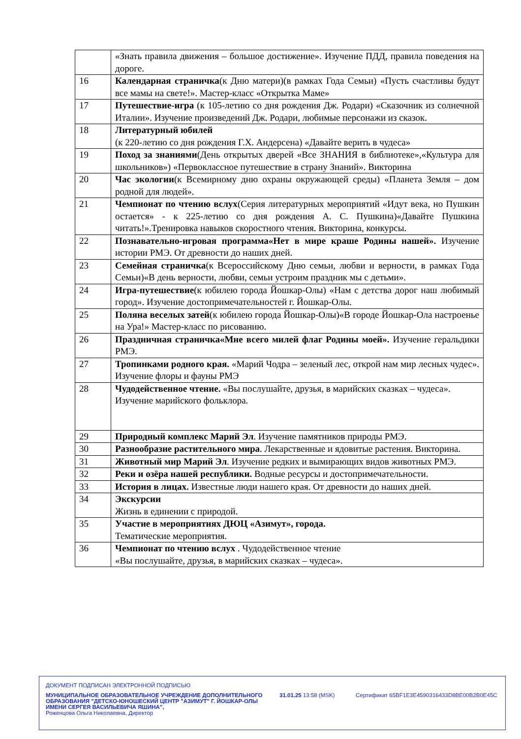| | «Знать правила движения – большое достижение». Изучение ПДД, правила поведения на дороге. |
| 16 | Календарная страничка (к Дню матери)(в рамках Года Семьи) «Пусть счастливы будут все мамы на свете!». Мастер-класс «Открытка Маме» |
| 17 | Путешествие-игра (к 105-летию со дня рождения Дж. Родари) «Сказочник из солнечной Италии». Изучение произведений Дж. Родари, любимые персонажи из сказок. |
| 18 | Литературный юбилей (к 220-летию со дня рождения Г.Х. Андерсена) «Давайте верить в чудеса» |
| 19 | Поход за знаниями (День открытых дверей «Все ЗНАНИЯ в библиотеке»,«Культура для школьников») «Первоклассное путешествие в страну Знаний». Викторина |
| 20 | Час экологии (к Всемирному дню охраны окружающей среды) «Планета Земля – дом родной для людей». |
| 21 | Чемпионат по чтению вслух (Серия литературных мероприятий «Идут века, но Пушкин остается» - к 225-летию со дня рождения А. С. Пушкина)«Давайте Пушкина читать!».Тренировка навыков скоростного чтения. Викторина, конкурсы. |
| 22 | Познавательно-игровая программа«Нет в мире краше Родины нашей». Изучение истории РМЭ. От древности до наших дней. |
| 23 | Семейная страничка (к Всероссийскому Дню семьи, любви и верности, в рамках Года Семьи)«В день верности, любви, семьи устроим праздник мы с детьми». |
| 24 | Игра-путешествие (к юбилею города Йошкар-Олы) «Нам с детства дорог наш любимый город». Изучение достопримечательностей г. Йошкар-Олы. |
| 25 | Поляна веселых затей (к юбилею города Йошкар-Олы)«В городе Йошкар-Ола настроенье на Ура!» Мастер-класс по рисованию. |
| 26 | Праздничная страничка«Мне всего милей флаг Родины моей». Изучение геральдики РМЭ. |
| 27 | Тропинками родного края. «Марий Чодра – зеленый лес, открой нам мир лесных чудес». Изучение флоры и фауны РМЭ |
| 28 | Чудодейственное чтение. «Вы послушайте, друзья, в марийских сказках – чудеса». Изучение марийского фольклора. |
| 29 | Природный комплекс Марий Эл . Изучение памятников природы РМЭ. |
| 30 | Разнообразие растительного мира . Лекарственные и ядовитые растения. Викторина. |
| 31 | Животный мир Марий Эл . Изучение редких и вымирающих видов животных РМЭ. |
| 32 | Реки и озёра нашей республики. Водные ресурсы и достопримечательности. |
| 33 | История в лицах. Известные люди нашего края. От древности до наших дней. |
| 34 | Экскурсии Жизнь в единении с природой. |
| 35 | Участие в мероприятиях ДЮЦ «Азимут», города. Тематические мероприятия. |
| 36 | Чемпионат по чтению вслух . Чудодейственное чтение «Вы послушайте, друзья, в марийских сказках – чудеса». |
ДОКУМЕНТ ПОДПИСАН ЭЛЕКТРОННОЙ ПОДПИСЬЮ
МУНИЦИПАЛЬНОЕ ОБРАЗОВАТЕЛЬНОЕ УЧРЕЖДЕНИЕ ДОПОЛНИТЕЛЬНОГО ОБРАЗОВАНИЯ "ДЕТСКО-ЮНОШЕСКИЙ ЦЕНТР "АЗИМУТ" Г. ЙОШКАР-ОЛЫ ИМЕНИ СЕРГЕЯ ВАСИЛЬЕВИЧА ЯШИНА",
Роженцова Ольга Николаевна, Директор
31.01.25 13:58 (MSK) Сертификат 65BF1E3E4590316433D8BE00B2B0E45C